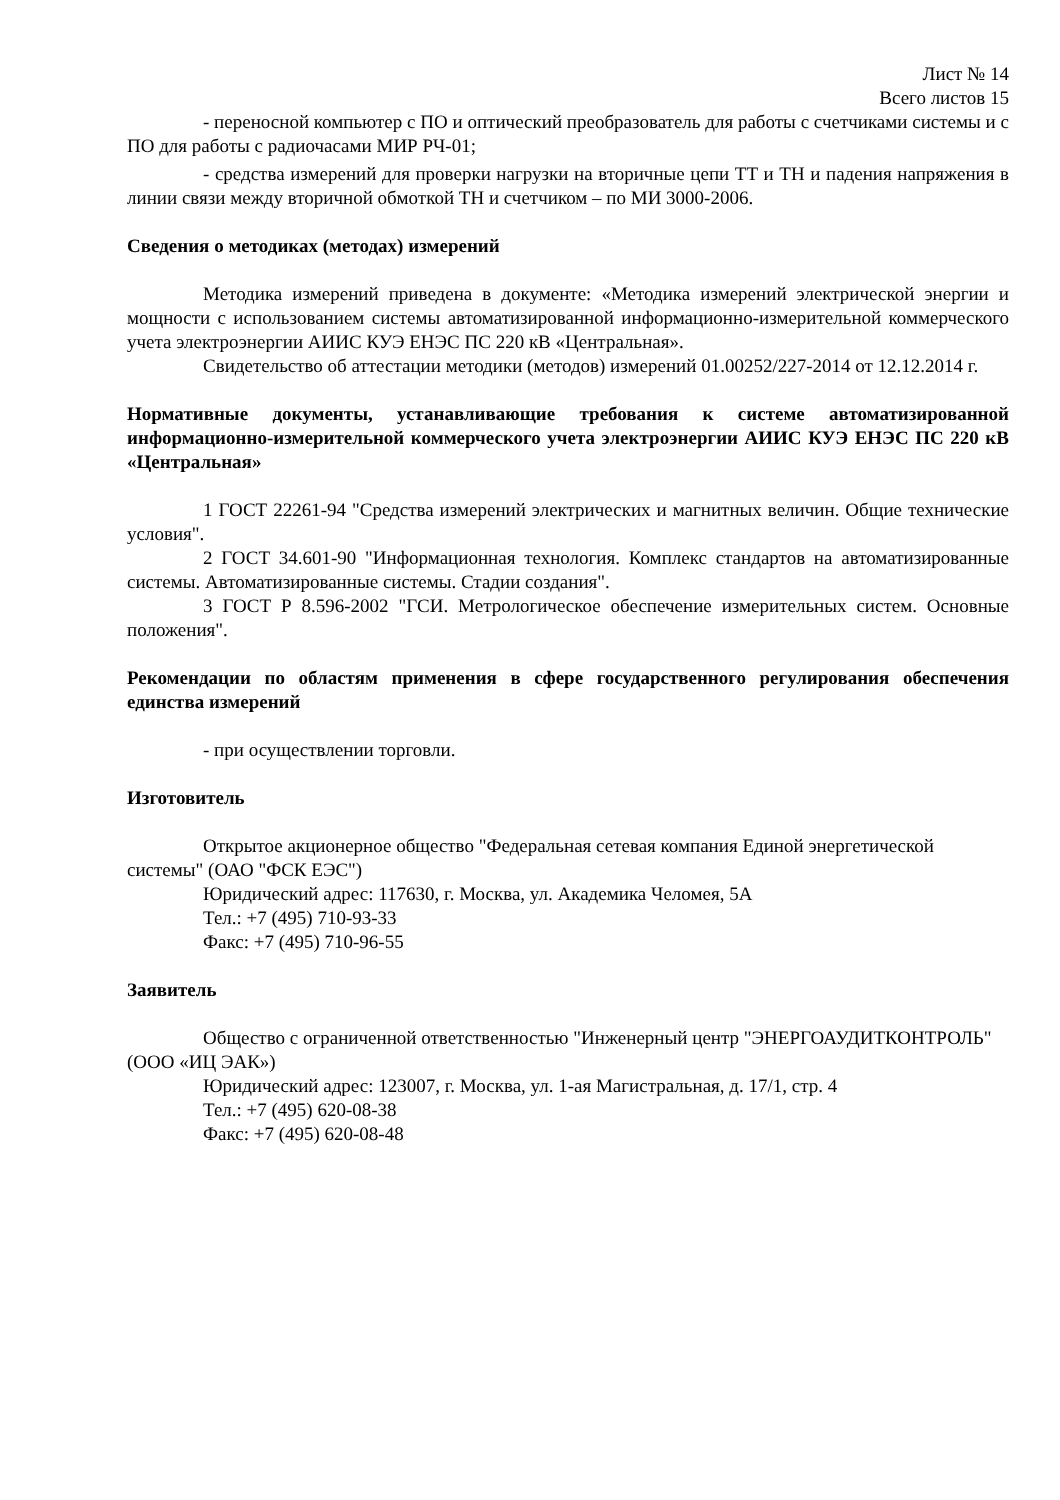Лист № 14
Всего листов 15
- переносной компьютер с ПО и оптический преобразователь для работы с счетчиками системы и с ПО для работы с радиочасами МИР РЧ-01;
- средства измерений для проверки нагрузки на вторичные цепи ТТ и ТН и падения напряжения в линии связи между вторичной обмоткой ТН и счетчиком – по МИ 3000-2006.
Сведения о методиках (методах) измерений
Методика измерений приведена в документе: «Методика измерений электрической энергии и мощности с использованием системы автоматизированной информационно-измерительной коммерческого учета электроэнергии АИИС КУЭ ЕНЭС ПС 220 кВ «Центральная».
Свидетельство об аттестации методики (методов) измерений 01.00252/227-2014 от 12.12.2014 г.
Нормативные документы, устанавливающие требования к системе автоматизированной информационно-измерительной коммерческого учета электроэнергии АИИС КУЭ ЕНЭС ПС 220 кВ «Центральная»
1 ГОСТ 22261-94 "Средства измерений электрических и магнитных величин. Общие технические условия".
2 ГОСТ 34.601-90 "Информационная технология. Комплекс стандартов на автоматизированные системы. Автоматизированные системы. Стадии создания".
3 ГОСТ Р 8.596-2002 "ГСИ. Метрологическое обеспечение измерительных систем. Основные положения".
Рекомендации по областям применения в сфере государственного регулирования обеспечения единства измерений
- при осуществлении торговли.
Изготовитель
Открытое акционерное общество "Федеральная сетевая компания Единой энергетической системы" (ОАО "ФСК ЕЭС")
Юридический адрес: 117630, г. Москва, ул. Академика Челомея, 5А
Тел.: +7 (495) 710-93-33
Факс: +7 (495) 710-96-55
Заявитель
Общество с ограниченной ответственностью "Инженерный центр "ЭНЕРГОАУДИТКОНТРОЛЬ" (ООО «ИЦ ЭАК»)
Юридический адрес: 123007, г. Москва, ул. 1-ая Магистральная, д. 17/1, стр. 4
Тел.: +7 (495) 620-08-38
Факс: +7 (495) 620-08-48